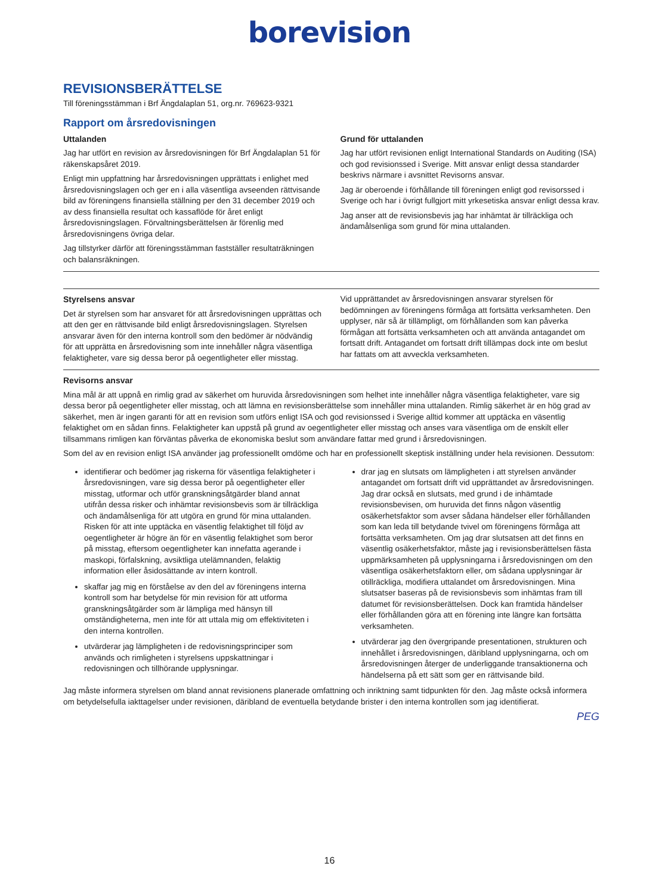borevision
REVISIONSBERÄTTELSE
Till föreningsstämman i Brf Ängdalaplan 51, org.nr. 769623-9321
Rapport om årsredovisningen
Uttalanden
Jag har utfört en revision av årsredovisningen för Brf Ängdalaplan 51 för räkenskapsåret 2019.
Enligt min uppfattning har årsredovisningen upprättats i enlighet med årsredovisningslagen och ger en i alla väsentliga avseenden rättvisande bild av föreningens finansiella ställning per den 31 december 2019 och av dess finansiella resultat och kassaflöde för året enligt årsredovisningslagen. Förvaltningsberättelsen är förenlig med årsredovisningens övriga delar.
Jag tillstyrker därför att föreningsstämman fastställer resultaträkningen och balansräkningen.
Grund för uttalanden
Jag har utfört revisionen enligt International Standards on Auditing (ISA) och god revisionssed i Sverige. Mitt ansvar enligt dessa standarder beskrivs närmare i avsnittet Revisorns ansvar.
Jag är oberoende i förhållande till föreningen enligt god revisorssed i Sverige och har i övrigt fullgjort mitt yrkesetiska ansvar enligt dessa krav.
Jag anser att de revisionsbevis jag har inhämtat är tillräckliga och ändamålsenliga som grund för mina uttalanden.
Styrelsens ansvar
Det är styrelsen som har ansvaret för att årsredovisningen upprättas och att den ger en rättvisande bild enligt årsredovisningslagen. Styrelsen ansvarar även för den interna kontroll som den bedömer är nödvändig för att upprätta en årsredovisning som inte innehåller några väsentliga felaktigheter, vare sig dessa beror på oegentligheter eller misstag.
Vid upprättandet av årsredovisningen ansvarar styrelsen för bedömningen av föreningens förmåga att fortsätta verksamheten. Den upplyser, när så är tillämpligt, om förhållanden som kan påverka förmågan att fortsätta verksamheten och att använda antagandet om fortsatt drift. Antagandet om fortsatt drift tillämpas dock inte om beslut har fattats om att avveckla verksamheten.
Revisorns ansvar
Mina mål är att uppnå en rimlig grad av säkerhet om huruvida årsredovisningen som helhet inte innehåller några väsentliga felaktigheter, vare sig dessa beror på oegentligheter eller misstag, och att lämna en revisionsberättelse som innehåller mina uttalanden. Rimlig säkerhet är en hög grad av säkerhet, men är ingen garanti för att en revision som utförs enligt ISA och god revisionssed i Sverige alltid kommer att upptäcka en väsentlig felaktighet om en sådan finns. Felaktigheter kan uppstå på grund av oegentligheter eller misstag och anses vara väsentliga om de enskilt eller tillsammans rimligen kan förväntas påverka de ekonomiska beslut som användare fattar med grund i årsredovisningen.
Som del av en revision enligt ISA använder jag professionellt omdöme och har en professionellt skeptisk inställning under hela revisionen. Dessutom:
identifierar och bedömer jag riskerna för väsentliga felaktigheter i årsredovisningen, vare sig dessa beror på oegentligheter eller misstag, utformar och utför granskningsåtgärder bland annat utifrån dessa risker och inhämtar revisionsbevis som är tillräckliga och ändamålsenliga för att utgöra en grund för mina uttalanden. Risken för att inte upptäcka en väsentlig felaktighet till följd av oegentligheter är högre än för en väsentlig felaktighet som beror på misstag, eftersom oegentligheter kan innefatta agerande i maskopi, förfalskning, avsiktliga utelämnanden, felaktig information eller åsidosättande av intern kontroll.
skaffar jag mig en förståelse av den del av föreningens interna kontroll som har betydelse för min revision för att utforma granskningsåtgärder som är lämpliga med hänsyn till omständigheterna, men inte för att uttala mig om effektiviteten i den interna kontrollen.
utvärderar jag lämpligheten i de redovisningsprinciper som används och rimligheten i styrelsens uppskattningar i redovisningen och tillhörande upplysningar.
drar jag en slutsats om lämpligheten i att styrelsen använder antagandet om fortsatt drift vid upprättandet av årsredovisningen. Jag drar också en slutsats, med grund i de inhämtade revisionsbevisen, om huruvida det finns någon väsentlig osäkerhetsfaktor som avser sådana händelser eller förhållanden som kan leda till betydande tvivel om föreningens förmåga att fortsätta verksamheten. Om jag drar slutsatsen att det finns en väsentlig osäkerhetsfaktor, måste jag i revisionsberättelsen fästa uppmärksamheten på upplysningarna i årsredovisningen om den väsentliga osäkerhetsfaktorn eller, om sådana upplysningar är otillräckliga, modifiera uttalandet om årsredovisningen. Mina slutsatser baseras på de revisionsbevis som inhämtas fram till datumet för revisionsberättelsen. Dock kan framtida händelser eller förhållanden göra att en förening inte längre kan fortsätta verksamheten.
utvärderar jag den övergripande presentationen, strukturen och innehållet i årsredovisningen, däribland upplysningarna, och om årsredovisningen återger de underliggande transaktionerna och händelserna på ett sätt som ger en rättvisande bild.
Jag måste informera styrelsen om bland annat revisionens planerade omfattning och inriktning samt tidpunkten för den. Jag måste också informera om betydelsefulla iakttagelser under revisionen, däribland de eventuella betydande brister i den interna kontrollen som jag identifierat.
PEG
16